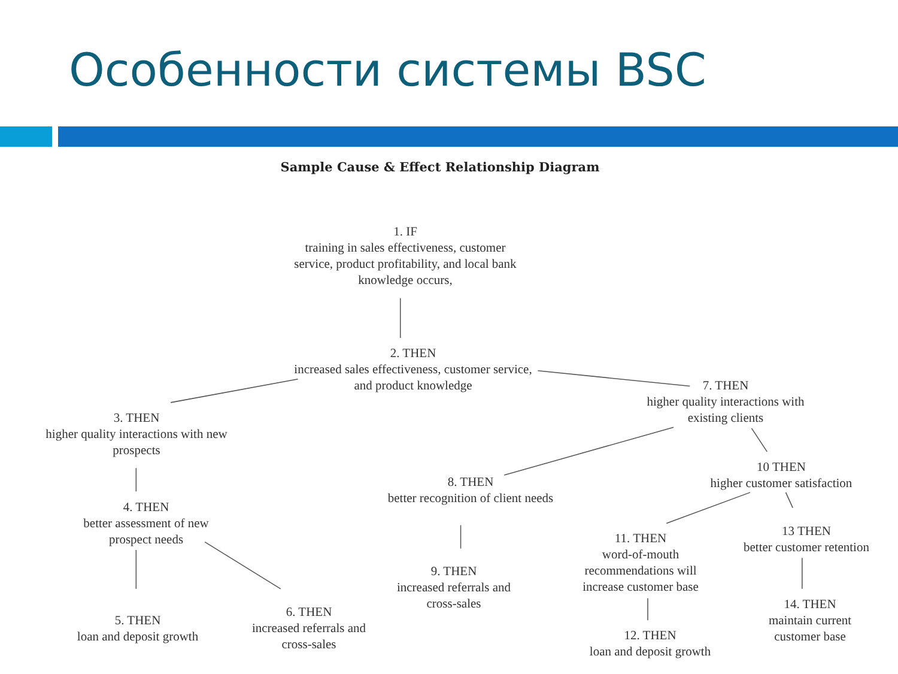Особенности системы BSC
Sample Cause & Effect Relationship Diagram
1. IF
training in sales effectiveness, customer service, product profitability, and local bank knowledge occurs,
2. THEN
increased sales effectiveness, customer service, and product knowledge
3. THEN
higher quality interactions with new prospects
4. THEN
better assessment of new prospect needs
5. THEN
loan and deposit growth
6. THEN
increased referrals and cross-sales
7. THEN
higher quality interactions with existing clients
8. THEN
better recognition of client needs
9. THEN
increased referrals and cross-sales
10 THEN
higher customer satisfaction
11. THEN
word-of-mouth recommendations will increase customer base
12. THEN
loan and deposit growth
13 THEN
better customer retention
14. THEN
maintain current customer base